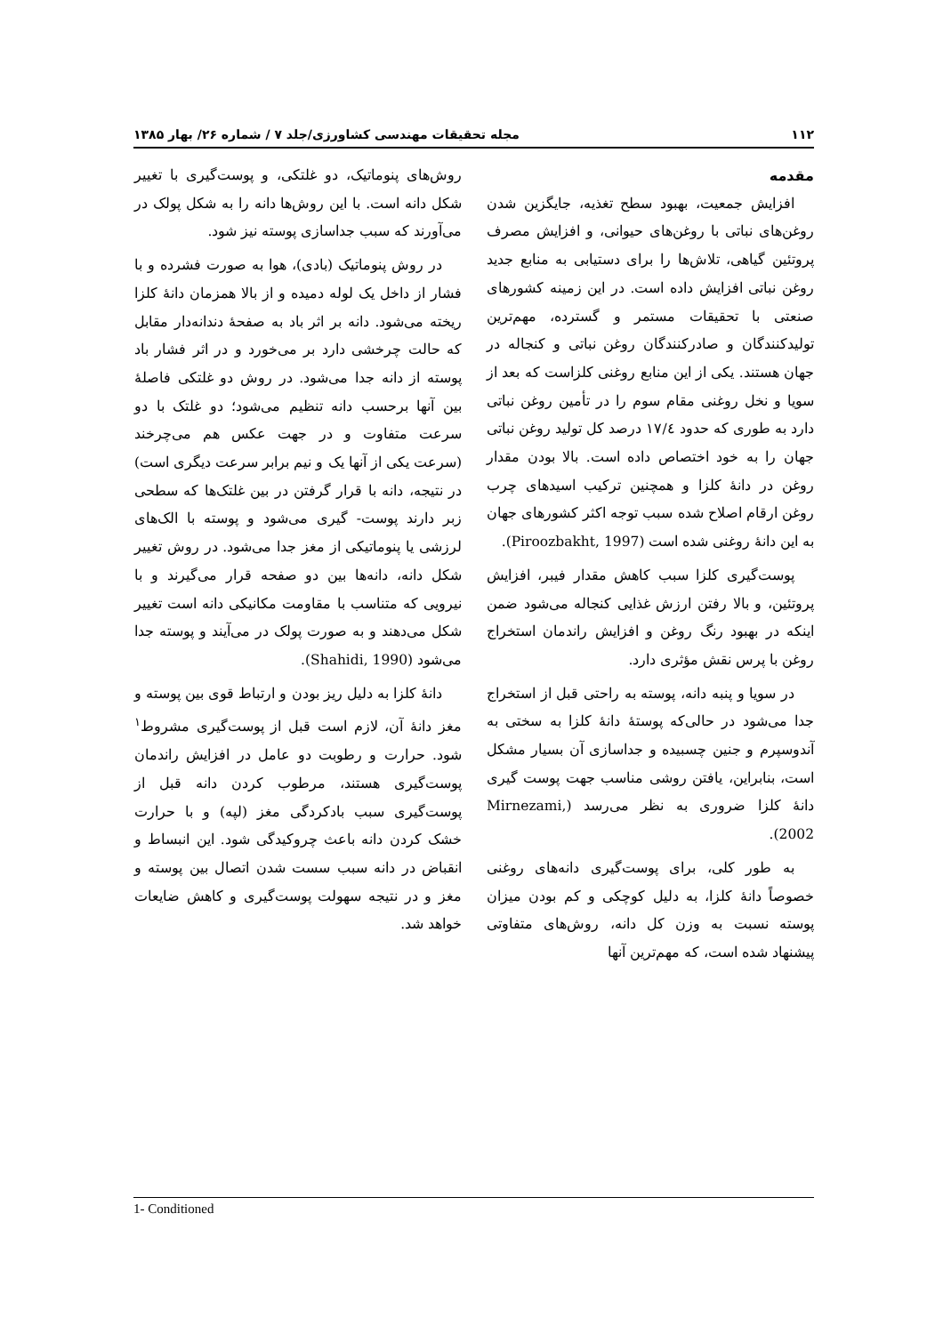۱۱۲ مجله تحقیقات مهندسی کشاورزی/جلد ۷ / شماره ۲۶/ بهار ۱۳۸۵
مقدمه
افزایش جمعیت، بهبود سطح تغذیه، جایگزین شدن روغن‌های نباتی با روغن‌های حیوانی، و افزایش مصرف پروتئین گیاهی، تلاش‌ها را برای دستیابی به منابع جدید روغن نباتی افزایش داده است. در این زمینه کشورهای صنعتی با تحقیقات مستمر و گسترده، مهم‌ترین تولیدکنندگان و صادرکنندگان روغن نباتی و کنجاله در جهان هستند. یکی از این منابع روغنی کلزاست که بعد از سویا و نخل روغنی مقام سوم را در تأمین روغن نباتی دارد به طوری که حدود ۱۷/٤ درصد کل تولید روغن نباتی جهان را به خود اختصاص داده است. بالا بودن مقدار روغن در دانهٔ کلزا و همچنین ترکیب اسیدهای چرب روغن ارقام اصلاح شده سبب توجه اکثر کشورهای جهان به این دانهٔ روغنی شده است (Piroozbakht, 1997).
پوست‌گیری کلزا سبب کاهش مقدار فیبر، افزایش پروتئین، و بالا رفتن ارزش غذایی کنجاله می‌شود ضمن اینکه در بهبود رنگ روغن و افزایش راندمان استخراج روغن با پرس نقش مؤثری دارد.
در سویا و پنبه دانه، پوسته به راحتی قبل از استخراج جدا می‌شود در حالی‌که پوستهٔ دانهٔ کلزا به سختی به آندوسپرم و جنین چسبیده و جداسازی آن بسیار مشکل است، بنابراین، یافتن روشی مناسب جهت پوست گیری دانهٔ کلزا ضروری به نظر می‌رسد (Mirnezami, 2002).
به طور کلی، برای پوست‌گیری دانه‌های روغنی خصوصاً دانهٔ کلزا، به دلیل کوچکی و کم بودن میزان پوسته نسبت به وزن کل دانه، روش‌های متفاوتی پیشنهاد شده است، که مهم‌ترین آنها
روش‌های پنوماتیک، دو غلتکی، و پوست‌گیری با تغییر شکل دانه است. با این روش‌ها دانه را به شکل پولک در می‌آورند که سبب جداسازی پوسته نیز شود.
در روش پنوماتیک (بادی)، هوا به صورت فشرده و با فشار از داخل یک لوله دمیده و از بالا همزمان دانهٔ کلزا ریخته می‌شود. دانه بر اثر باد به صفحهٔ دندانه‌دار مقابل که حالت چرخشی دارد بر می‌خورد و در اثر فشار باد پوسته از دانه جدا می‌شود. در روش دو غلتکی فاصلهٔ بین آنها برحسب دانه تنظیم می‌شود؛ دو غلتک با دو سرعت متفاوت و در جهت عکس هم می‌چرخند (سرعت یکی از آنها یک و نیم برابر سرعت دیگری است) در نتیجه، دانه با قرار گرفتن در بین غلتک‌ها که سطحی زبر دارند پوست- گیری می‌شود و پوسته با الک‌های لرزشی یا پنوماتیکی از مغز جدا می‌شود. در روش تغییر شکل دانه، دانه‌ها بین دو صفحه قرار می‌گیرند و با نیرویی که متناسب با مقاومت مکانیکی دانه است تغییر شکل می‌دهند و به صورت پولک در می‌آیند و پوسته جدا می‌شود (Shahidi, 1990).
دانهٔ کلزا به دلیل ریز بودن و ارتباط قوی بین پوسته و مغز دانهٔ آن، لازم است قبل از پوست‌گیری مشروط<sup>۱</sup> شود. حرارت و رطوبت دو عامل در افزایش راندمان پوست‌گیری هستند، مرطوب کردن دانه قبل از پوست‌گیری سبب بادکردگی مغز (لپه) و با حرارت خشک کردن دانه باعث چروکیدگی شود. این انبساط و انقباض در دانه سبب سست شدن اتصال بین پوسته و مغز و در نتیجه سهولت پوست‌گیری و کاهش ضایعات خواهد شد.
1- Conditioned